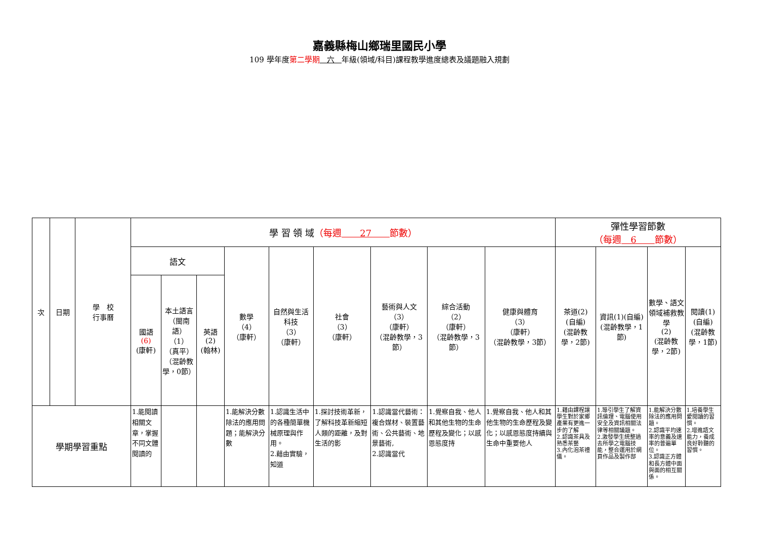嘉義縣梅山鄉瑞里國民小學
109 學年度第二學期 六 年級(領域/科目)課程教學進度總表及議題融入規劃
| 次 | 日期 | 學 校 行事曆 | 學 習 領 域 （每週 27 節數） | | | | | | | | | 彈性學習節數 （每週 6 節數） | | | |
| --- | --- | --- | --- | --- | --- | --- | --- | --- | --- | --- | --- | --- | --- | --- | --- |
| | | | 語文 | | | 數學 （4） （康軒） | 自然與生活科技 （3） （康軒） | 社會 （3） （康軒） | 藝術與人文 （3） （康軒） （混齡教學，3節） | 綜合活動 （2） （康軒） （混齡教學，3節） | 健康與體育 （3） （康軒） （混齡教學，3節） | 茶道(2) (自編) (混齡教學，2節) | 資訊(1)(自編) (混齡教學，1節) | 數學、語文領域補救教學 (2) (混齡教學，2節) | 閱讀(1) (自編) (混齡教學，1節) |
| | | | 國語 (6) (康軒) | 本土語言 （閩南語） （1） （真平） （混齡教學，0節） | 英語 (2) (翰林) | | | | | | | | | | |
| 學期學習重點 | | | 1.能閱讀相關文章，掌握不同文體閱讀的 | | | 1.能解決分數除法的應用問題；能解決分數 | 1.認識生活中的各種簡單機械原理與作用。 2.藉由實驗，知道 | 1.探討技術革新，了解科技革新縮短人類的距離，及對生活的影 | 1.認識當代藝術：複合媒材、裝置藝術、公共藝術、地景藝術, 2.認識當代 | 1.覺察自我、他人和其他生物的生命歷程及變化；以感恩態度持 | 1.覺察自我、他人和其他生物的生命歷程及變化；以感恩態度持續與生命中重要他人 | 1.藉由課程讓學生對於家鄉產業有更進一步的了解 2.認識茶具及熟悉茶藝 3.內化泡茶禮儀。 | 1.導引學生了解資訊倫理、電腦使用安全及資訊相關法律等相關議題。 2.激發學生統整過去所學之電腦技能，整合運用於網頁作品及製作部 | 1.能解決分數除法的應用問題。 2.認識平均速率的意義及速率的普遍單位。 3.認識正方體和長方體中面與面的相互關係。 | 1.培養學生愛閱讀的習慣。 2.增進語文能力，養成良好聆聽的習慣。 |